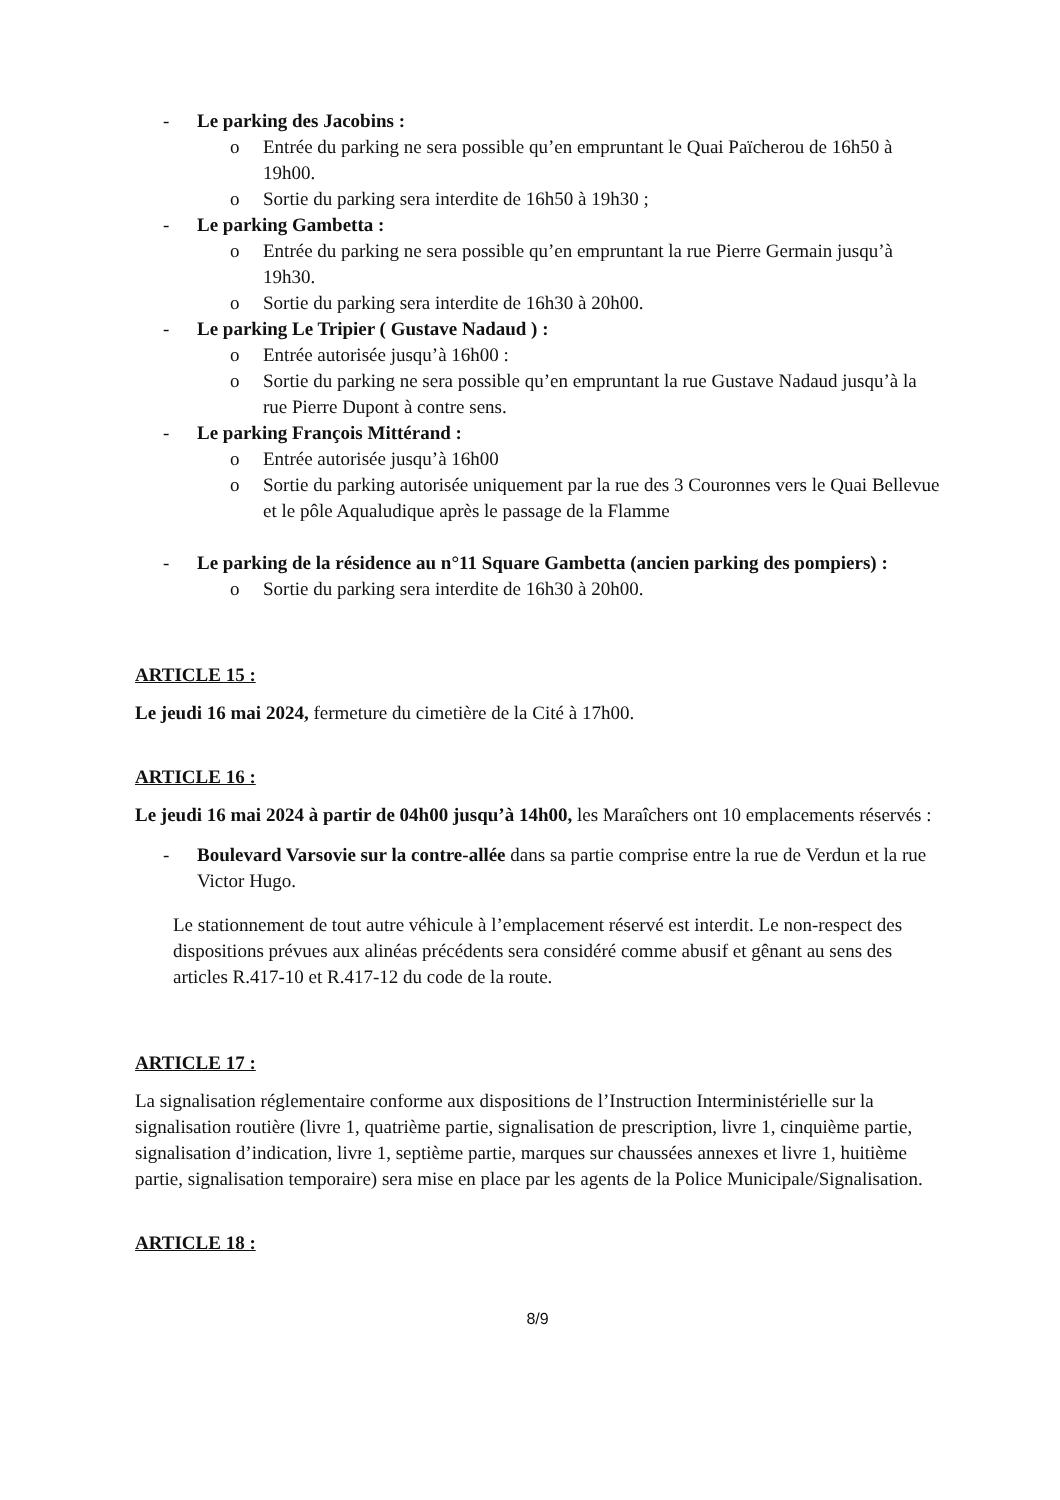- Le parking des Jacobins :
o Entrée du parking ne sera possible qu’en empruntant le Quai Païcherou de 16h50 à 19h00.
o Sortie du parking sera interdite de 16h50 à 19h30 ;
- Le parking Gambetta :
o Entrée du parking ne sera possible qu’en empruntant la rue Pierre Germain jusqu’à 19h30.
o Sortie du parking sera interdite de 16h30 à 20h00.
- Le parking Le Tripier ( Gustave Nadaud ) :
o Entrée autorisée jusqu’à 16h00 :
o Sortie du parking ne sera possible qu’en empruntant la rue Gustave Nadaud jusqu’à la rue Pierre Dupont à contre sens.
- Le parking François Mittérand :
o Entrée autorisée jusqu’à 16h00
o Sortie du parking autorisée uniquement par la rue des 3 Couronnes vers le Quai Bellevue et le pôle Aqualudique après le passage de la Flamme
- Le parking de la résidence au n°11 Square Gambetta (ancien parking des pompiers) :
o Sortie du parking sera interdite de 16h30 à 20h00.
ARTICLE 15 :
Le jeudi 16 mai 2024, fermeture du cimetière de la Cité à 17h00.
ARTICLE 16 :
Le jeudi 16 mai 2024 à partir de 04h00 jusqu’à 14h00, les Maraîchers ont 10 emplacements réservés :
- Boulevard Varsovie sur la contre-allée dans sa partie comprise entre la rue de Verdun et la rue Victor Hugo.
Le stationnement de tout autre véhicule à l’emplacement réservé est interdit. Le non-respect des dispositions prévues aux alinéas précédents sera considéré comme abusif et gênant au sens des articles R.417-10 et R.417-12 du code de la route.
ARTICLE 17 :
La signalisation réglementaire conforme aux dispositions de l’Instruction Interministérielle sur la signalisation routière (livre 1, quatrième partie, signalisation de prescription, livre 1, cinquième partie, signalisation d’indication, livre 1, septième partie, marques sur chaussées annexes et livre 1, huitième partie, signalisation temporaire) sera mise en place par les agents de la Police Municipale/Signalisation.
ARTICLE 18 :
8/9